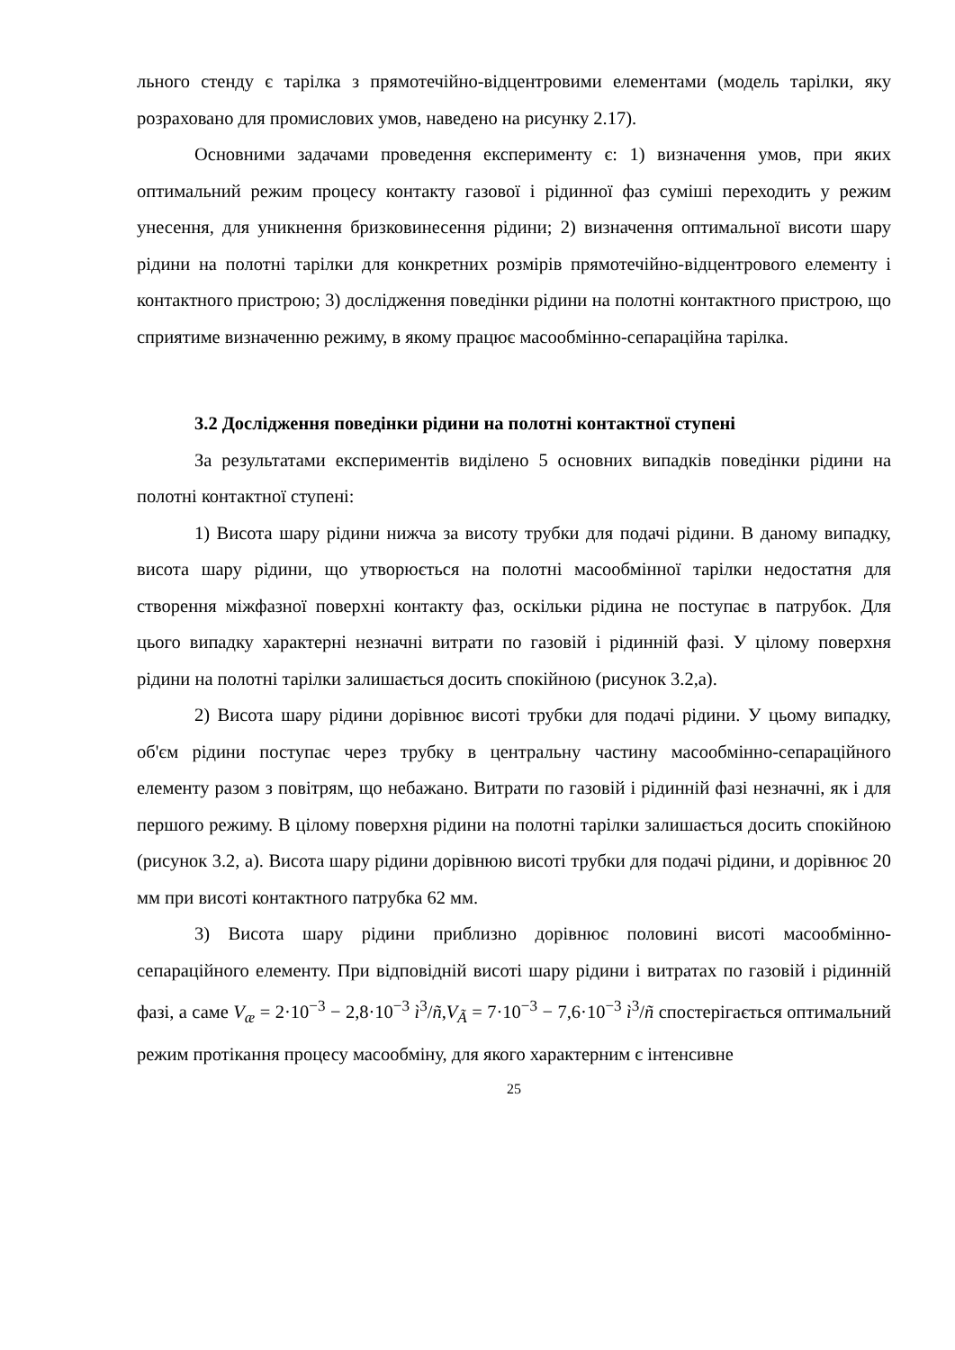льного стенду є тарілка з прямотечійно-відцентровими елементами (модель тарілки, яку розраховано для промислових умов, наведено на рисунку 2.17).
Основними задачами проведення експерименту є: 1) визначення умов, при яких оптимальний режим процесу контакту газової і рідинної фаз суміші переходить у режим унесення, для уникнення бризковинесення рідини; 2) визначення оптимальної висоти шару рідини на полотні тарілки для конкретних розмірів прямотечійно-відцентрового елементу і контактного пристрою; 3) дослідження поведінки рідини на полотні контактного пристрою, що сприятиме визначенню режиму, в якому працює масообмінно-сепараційна тарілка.
3.2 Дослідження поведінки рідини на полотні контактної ступені
За результатами експериментів виділено 5 основних випадків поведінки рідини на полотні контактної ступені:
1) Висота шару рідини нижча за висоту трубки для подачі рідини. В даному випадку, висота шару рідини, що утворюється на полотні масообмінної тарілки недостатня для створення міжфазної поверхні контакту фаз, оскільки рідина не поступає в патрубок. Для цього випадку характерні незначні витрати по газовій і рідинній фазі. У цілому поверхня рідини на полотні тарілки залишається досить спокійною (рисунок 3.2,а).
2) Висота шару рідини дорівнює висоті трубки для подачі рідини. У цьому випадку, об'єм рідини поступає через трубку в центральну частину масообмінно-сепараційного елементу разом з повітрям, що небажано. Витрати по газовій і рідинній фазі незначні, як і для першого режиму. В цілому поверхня рідини на полотні тарілки залишається досить спокійною (рисунок 3.2, а). Висота шару рідини дорівнюю висоті трубки для подачі рідини, и дорівнює 20 мм при висоті контактного патрубка 62 мм.
3) Висота шару рідини приблизно дорівнює половині висоті масообмінно-сепараційного елементу. При відповідній висоті шару рідини і витратах по газовій і рідинній фазі, а саме V<sub>æ</sub> = 2·10<sup>−3</sup> − 2,8·10<sup>−3</sup> ì<sup>3</sup>/ñ,V<sub>Ã</sub> = 7·10<sup>−3</sup> − 7,6·10<sup>−3</sup> ì<sup>3</sup>/ñ спостерігається оптимальний режим протікання процесу масообміну, для якого характерним є інтенсивне
25